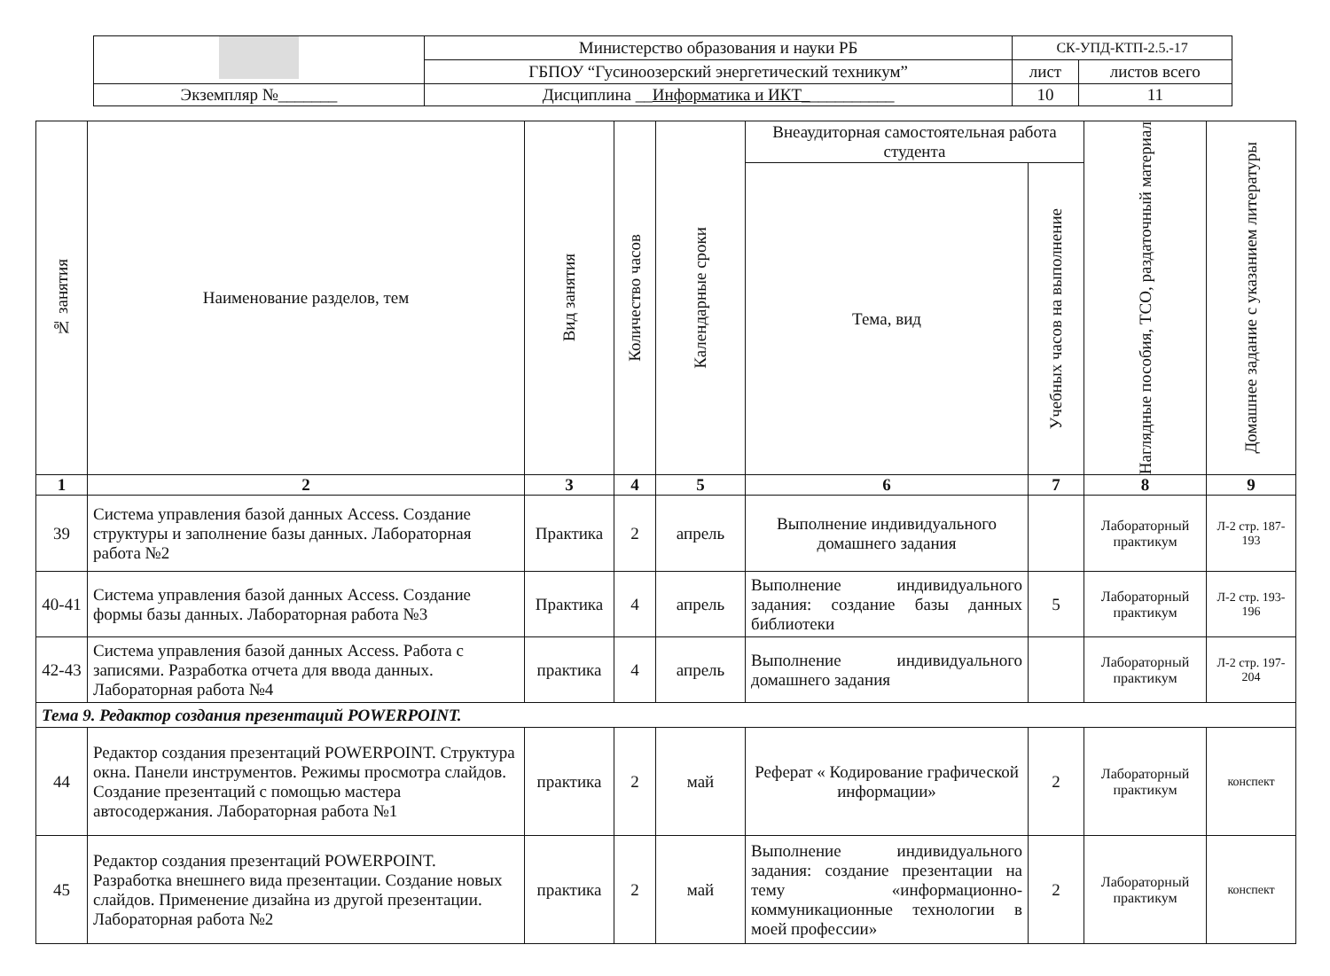| | Министерство образования и науки РБ | СК-УПД-КТП-2.5.-17 | |
| | ГБПОУ “Гусиноозерский энергетический техникум” | лист | листов всего |
| Экземпляр №_______ | Дисциплина __ Информатика и ИКТ_ __________ | 10 | 11 |
| № занятия | Наименование разделов, тем | Вид занятия | Количество часов | Календарные сроки | Внеаудиторная самостоятельная работа студента | | Наглядные пособия, ТСО, раздаточный материал | Домашнее задание с указанием литературы |
| --- | --- | --- | --- | --- | --- | --- | --- | --- |
| | | | | | Тема, вид | Учебных часов на выполнение | | |
| 1 | 2 | 3 | 4 | 5 | 6 | 7 | 8 | 9 |
| 39 | Система управления базой данных Access. Создание структуры и заполнение базы данных. Лабораторная работа №2 | Практика | 2 | апрель | Выполнение индивидуального домашнего задания | | Лабораторный практикум | Л-2 стр. 187-193 |
| 40-41 | Система управления базой данных Access. Создание формы базы данных. Лабораторная работа №3 | Практика | 4 | апрель | Выполнение индивидуального задания: создание базы данных библиотеки | 5 | Лабораторный практикум | Л-2 стр. 193-196 |
| 42-43 | Система управления базой данных Access. Работа с записями. Разработка отчета для ввода данных. Лабораторная работа №4 | практика | 4 | апрель | Выполнение индивидуального домашнего задания | | Лабораторный практикум | Л-2 стр. 197-204 |
| Тема 9. Редактор создания презентаций POWERPOINT. | | | | | | | | |
| 44 | Редактор создания презентаций POWERPOINT. Структура окна. Панели инструментов. Режимы просмотра слайдов. Создание презентаций с помощью мастера автосодержания. Лабораторная работа №1 | практика | 2 | май | Реферат « Кодирование графической информации» | 2 | Лабораторный практикум | конспект |
| 45 | Редактор создания презентаций POWERPOINT. Разработка внешнего вида презентации. Создание новых слайдов. Применение дизайна из другой презентации. Лабораторная работа №2 | практика | 2 | май | Выполнение индивидуального задания: создание презентации на тему «информационно-коммуникационные технологии в моей профессии» | 2 | Лабораторный практикум | конспект |